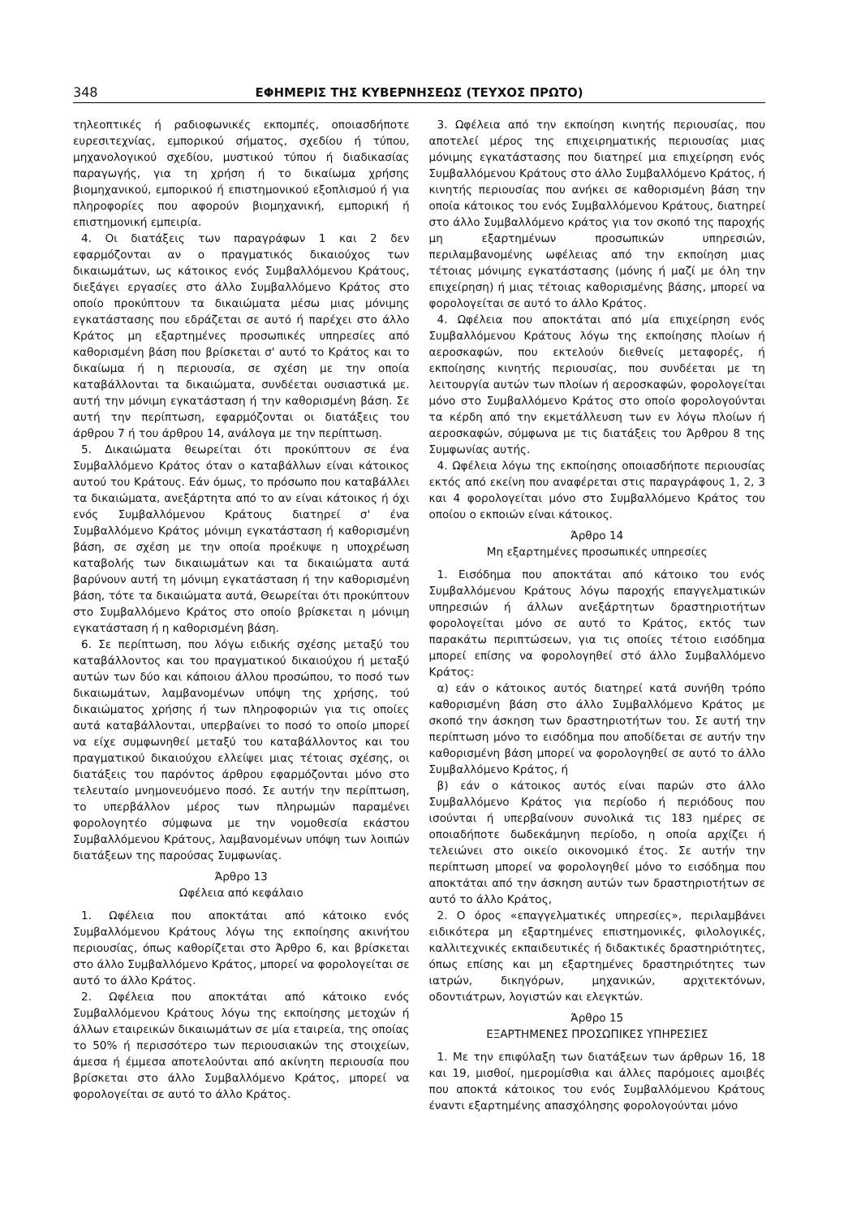348 ΕΦΗΜΕΡΙΣ ΤΗΣ ΚΥΒΕΡΝΗΣΕΩΣ (ΤΕΥΧΟΣ ΠΡΩΤΟ)
τηλεοπτικές ή ραδιοφωνικές εκπομπές, οποιασδήποτε ευρεσιτεχνίας, εμπορικού σήματος, σχεδίου ή τύπου, μηχανολογικού σχεδίου, μυστικού τύπου ή διαδικασίας παραγωγής, για τη χρήση ή το δικαίωμα χρήσης βιομηχανικού, εμπορικού ή επιστημονικού εξοπλισμού ή για πληροφορίες που αφορούν βιομηχανική, εμπορική ή επιστημονική εμπειρία.
4. Οι διατάξεις των παραγράφων 1 και 2 δεν εφαρμόζονται αν ο πραγματικός δικαιούχος των δικαιωμάτων, ως κάτοικος ενός Συμβαλλόμενου Κράτους, διεξάγει εργασίες στο άλλο Συμβαλλόμενο Κράτος στο οποίο προκύπτουν τα δικαιώματα μέσω μιας μόνιμης εγκατάστασης που εδράζεται σε αυτό ή παρέχει στο άλλο Κράτος μη εξαρτημένες προσωπικές υπηρεσίες από καθορισμένη βάση που βρίσκεται σ' αυτό το Κράτος και το δικαίωμα ή η περιουσία, σε σχέση με την οποία καταβάλλονται τα δικαιώματα, συνδέεται ουσιαστικά με. αυτή την μόνιμη εγκατάσταση ή την καθορισμένη βάση. Σε αυτή την περίπτωση, εφαρμόζονται οι διατάξεις του άρθρου 7 ή του άρθρου 14, ανάλογα με την περίπτωση.
5. Δικαιώματα θεωρείται ότι προκύπτουν σε ένα Συμβαλλόμενο Κράτος όταν ο καταβάλλων είναι κάτοικος αυτού του Κράτους. Εάν όμως, το πρόσωπο που καταβάλλει τα δικαιώματα, ανεξάρτητα από το αν είναι κάτοικος ή όχι ενός Συμβαλλόμενου Κράτους διατηρεί σ' ένα Συμβαλλόμενο Κράτος μόνιμη εγκατάσταση ή καθορισμένη βάση, σε σχέση με την οποία προέκυψε η υποχρέωση καταβολής των δικαιωμάτων και τα δικαιώματα αυτά βαρύνουν αυτή τη μόνιμη εγκατάσταση ή την καθορισμένη βάση, τότε τα δικαιώματα αυτά, Θεωρείται ότι προκύπτουν στο Συμβαλλόμενο Κράτος στο οποίο βρίσκεται η μόνιμη εγκατάσταση ή η καθορισμένη βάση.
6. Σε περίπτωση, που λόγω ειδικής σχέσης μεταξύ του καταβάλλοντος και του πραγματικού δικαιούχου ή μεταξύ αυτών των δύο και κάποιου άλλου προσώπου, το ποσό των δικαιωμάτων, λαμβανομένων υπόψη της χρήσης, τού δικαιώματος χρήσης ή των πληροφοριών για τις οποίες αυτά καταβάλλονται, υπερβαίνει το ποσό το οποίο μπορεί να είχε συμφωνηθεί μεταξύ του καταβάλλοντος και του πραγματικού δικαιούχου ελλείψει μιας τέτοιας σχέσης, οι διατάξεις του παρόντος άρθρου εφαρμόζονται μόνο στο τελευταίο μνημονευόμενο ποσό. Σε αυτήν την περίπτωση, το υπερβάλλον μέρος των πληρωμών παραμένει φορολογητέο σύμφωνα με την νομοθεσία εκάστου Συμβαλλόμενου Κράτους, λαμβανομένων υπόψη των λοιπών διατάξεων της παρούσας Συμφωνίας.
Άρθρο 13
Ωφέλεια από κεφάλαιο
1. Ωφέλεια που αποκτάται από κάτοικο ενός Συμβαλλόμενου Κράτους λόγω της εκποίησης ακινήτου περιουσίας, όπως καθορίζεται στο Άρθρο 6, και βρίσκεται στο άλλο Συμβαλλόμενο Κράτος, μπορεί να φορολογείται σε αυτό το άλλο Κράτος.
2. Ωφέλεια που αποκτάται από κάτοικο ενός Συμβαλλόμενου Κράτους λόγω της εκποίησης μετοχών ή άλλων εταιρεικών δικαιωμάτων σε μία εταιρεία, της οποίας το 50% ή περισσότερο των περιουσιακών της στοιχείων, άμεσα ή έμμεσα αποτελούνται από ακίνητη περιουσία που βρίσκεται στο άλλο Συμβαλλόμενο Κράτος, μπορεί να φορολογείται σε αυτό το άλλο Κράτος.
3. Ωφέλεια από την εκποίηση κινητής περιουσίας, που αποτελεί μέρος της επιχειρηματικής περιουσίας μιας μόνιμης εγκατάστασης που διατηρεί μια επιχείρηση ενός Συμβαλλόμενου Κράτους στο άλλο Συμβαλλόμενο Κράτος, ή κινητής περιουσίας που ανήκει σε καθορισμένη βάση την οποία κάτοικος του ενός Συμβαλλόμενου Κράτους, διατηρεί στο άλλο Συμβαλλόμενο κράτος για τον σκοπό της παροχής μη εξαρτημένων προσωπικών υπηρεσιών, περιλαμβανομένης ωφέλειας από την εκποίηση μιας τέτοιας μόνιμης εγκατάστασης (μόνης ή μαζί με όλη την επιχείρηση) ή μιας τέτοιας καθορισμένης βάσης, μπορεί να φορολογείται σε αυτό το άλλο Κράτος.
4. Ωφέλεια που αποκτάται από μία επιχείρηση ενός Συμβαλλόμενου Κράτους λόγω της εκποίησης πλοίων ή αεροσκαφών, που εκτελούν διεθνείς μεταφορές, ή εκποίησης κινητής περιουσίας, που συνδέεται με τη λειτουργία αυτών των πλοίων ή αεροσκαφών, φορολογείται μόνο στο Συμβαλλόμενο Κράτος στο οποίο φορολογούνται τα κέρδη από την εκμετάλλευση των εν λόγω πλοίων ή αεροσκαφών, σύμφωνα με τις διατάξεις του Άρθρου 8 της Συμφωνίας αυτής.
4. Ωφέλεια λόγω της εκποίησης οποιασδήποτε περιουσίας εκτός από εκείνη που αναφέρεται στις παραγράφους 1, 2, 3 και 4 φορολογείται μόνο στο Συμβαλλόμενο Κράτος του οποίου ο εκποιών είναι κάτοικος.
Άρθρο 14
Μη εξαρτημένες προσωπικές υπηρεσίες
1. Εισόδημα που αποκτάται από κάτοικο του ενός Συμβαλλόμενου Κράτους λόγω παροχής επαγγελματικών υπηρεσιών ή άλλων ανεξάρτητων δραστηριοτήτων φορολογείται μόνο σε αυτό το Κράτος, εκτός των παρακάτω περιπτώσεων, για τις οποίες τέτοιο εισόδημα μπορεί επίσης να φορολογηθεί στό άλλο Συμβαλλόμενο Κράτος:
α) εάν ο κάτοικος αυτός διατηρεί κατά συνήθη τρόπο καθορισμένη βάση στο άλλο Συμβαλλόμενο Κράτος με σκοπό την άσκηση των δραστηριοτήτων του. Σε αυτή την περίπτωση μόνο το εισόδημα που αποδίδεται σε αυτήν την καθορισμένη βάση μπορεί να φορολογηθεί σε αυτό το άλλο Συμβαλλόμενο Κράτος, ή
β) εάν ο κάτοικος αυτός είναι παρών στο άλλο Συμβαλλόμενο Κράτος για περίοδο ή περιόδους που ισούνται ή υπερβαίνουν συνολικά τις 183 ημέρες σε οποιαδήποτε δωδεκάμηνη περίοδο, η οποία αρχίζει ή τελειώνει στο οικείο οικονομικό έτος. Σε αυτήν την περίπτωση μπορεί να φορολογηθεί μόνο το εισόδημα που αποκτάται από την άσκηση αυτών των δραστηριοτήτων σε αυτό το άλλο Κράτος,
2. Ο όρος «επαγγελματικές υπηρεσίες», περιλαμβάνει ειδικότερα μη εξαρτημένες επιστημονικές, φιλολογικές, καλλιτεχνικές εκπαιδευτικές ή διδακτικές δραστηριότητες, όπως επίσης και μη εξαρτημένες δραστηριότητες των ιατρών, δικηγόρων, μηχανικών, αρχιτεκτόνων, οδοντιάτρων, λογιστών και ελεγκτών.
Άρθρο 15
ΕΞΑΡΤΗΜΕΝΕΣ ΠΡΟΣΩΠΙΚΕΣ ΥΠΗΡΕΣΙΕΣ
1. Με την επιφύλαξη των διατάξεων των άρθρων 16, 18 και 19, μισθοί, ημερομίσθια και άλλες παρόμοιες αμοιβές που αποκτά κάτοικος του ενός Συμβαλλόμενου Κράτους έναντι εξαρτημένης απασχόλησης φορολογούνται μόνο